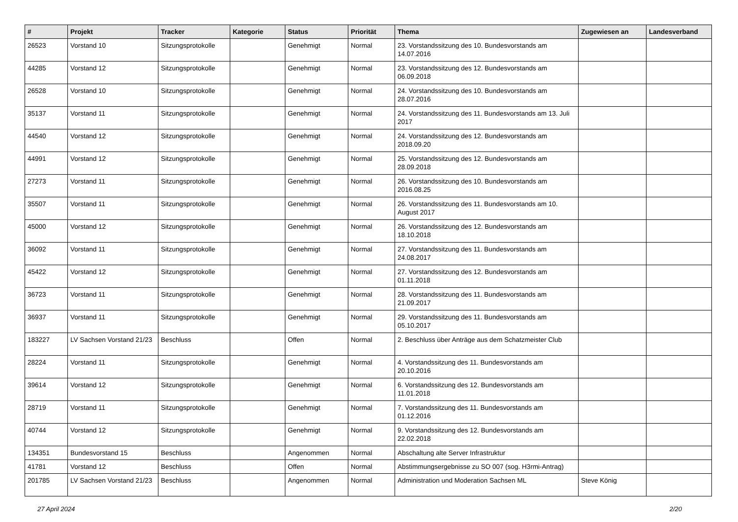| # | Projekt | Tracker | Kategorie | Status | Priorität | Thema | Zugewiesen an | Landesverband |
| --- | --- | --- | --- | --- | --- | --- | --- | --- |
| 26523 | Vorstand 10 | Sitzungsprotokolle | | Genehmigt | Normal | 23. Vorstandssitzung des 10. Bundesvorstands am 14.07.2016 | | |
| 44285 | Vorstand 12 | Sitzungsprotokolle | | Genehmigt | Normal | 23. Vorstandssitzung des 12. Bundesvorstands am 06.09.2018 | | |
| 26528 | Vorstand 10 | Sitzungsprotokolle | | Genehmigt | Normal | 24. Vorstandssitzung des 10. Bundesvorstands am 28.07.2016 | | |
| 35137 | Vorstand 11 | Sitzungsprotokolle | | Genehmigt | Normal | 24. Vorstandssitzung des 11. Bundesvorstands am 13. Juli 2017 | | |
| 44540 | Vorstand 12 | Sitzungsprotokolle | | Genehmigt | Normal | 24. Vorstandssitzung des 12. Bundesvorstands am 2018.09.20 | | |
| 44991 | Vorstand 12 | Sitzungsprotokolle | | Genehmigt | Normal | 25. Vorstandssitzung des 12. Bundesvorstands am 28.09.2018 | | |
| 27273 | Vorstand 11 | Sitzungsprotokolle | | Genehmigt | Normal | 26. Vorstandssitzung des 10. Bundesvorstands am 2016.08.25 | | |
| 35507 | Vorstand 11 | Sitzungsprotokolle | | Genehmigt | Normal | 26. Vorstandssitzung des 11. Bundesvorstands am 10. August 2017 | | |
| 45000 | Vorstand 12 | Sitzungsprotokolle | | Genehmigt | Normal | 26. Vorstandssitzung des 12. Bundesvorstands am 18.10.2018 | | |
| 36092 | Vorstand 11 | Sitzungsprotokolle | | Genehmigt | Normal | 27. Vorstandssitzung des 11. Bundesvorstands am 24.08.2017 | | |
| 45422 | Vorstand 12 | Sitzungsprotokolle | | Genehmigt | Normal | 27. Vorstandssitzung des 12. Bundesvorstands am 01.11.2018 | | |
| 36723 | Vorstand 11 | Sitzungsprotokolle | | Genehmigt | Normal | 28. Vorstandssitzung des 11. Bundesvorstands am 21.09.2017 | | |
| 36937 | Vorstand 11 | Sitzungsprotokolle | | Genehmigt | Normal | 29. Vorstandssitzung des 11. Bundesvorstands am 05.10.2017 | | |
| 183227 | LV Sachsen Vorstand 21/23 | Beschluss | | Offen | Normal | 2. Beschluss über Anträge aus dem Schatzmeister Club | | |
| 28224 | Vorstand 11 | Sitzungsprotokolle | | Genehmigt | Normal | 4. Vorstandssitzung des 11. Bundesvorstands am 20.10.2016 | | |
| 39614 | Vorstand 12 | Sitzungsprotokolle | | Genehmigt | Normal | 6. Vorstandssitzung des 12. Bundesvorstands am 11.01.2018 | | |
| 28719 | Vorstand 11 | Sitzungsprotokolle | | Genehmigt | Normal | 7. Vorstandssitzung des 11. Bundesvorstands am 01.12.2016 | | |
| 40744 | Vorstand 12 | Sitzungsprotokolle | | Genehmigt | Normal | 9. Vorstandssitzung des 12. Bundesvorstands am 22.02.2018 | | |
| 134351 | Bundesvorstand 15 | Beschluss | | Angenommen | Normal | Abschaltung alte Server Infrastruktur | | |
| 41781 | Vorstand 12 | Beschluss | | Offen | Normal | Abstimmungsergebnisse zu SO 007 (sog. H3rmi-Antrag) | | |
| 201785 | LV Sachsen Vorstand 21/23 | Beschluss | | Angenommen | Normal | Administration und Moderation Sachsen ML | Steve König | |
27 April 2024 2/20